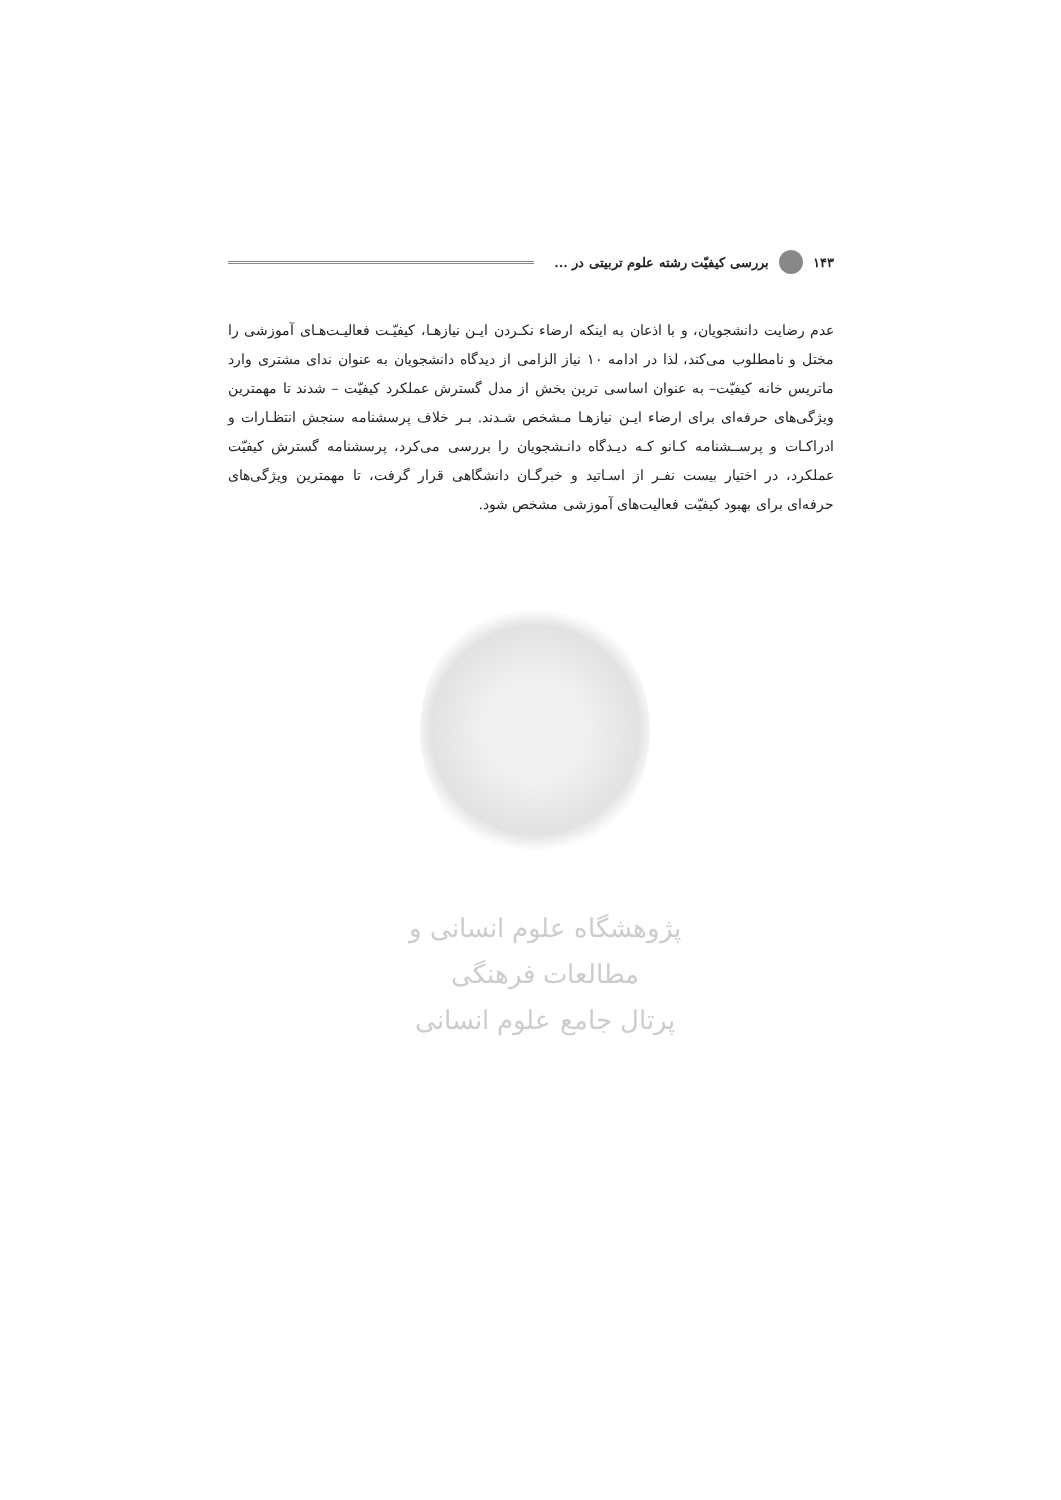۱۴۳ بررسی کیفیّت رشته علوم تربیتی در ...
عدم رضایت دانشجویان، و با اذعان به اینکه ارضاء نکـردن ایـن نیازهـا، کیفیّـت فعالیـت‌هـای آموزشی را مختل و نامطلوب می‌کند، لذا در ادامه ۱۰ نیاز الزامی از دیدگاه دانشجویان به عنوان ندای مشتری وارد ماتریس خانه کیفیّت– به عنوان اساسی ترین بخش از مدل گسترش عملکرد کیفیّت – شدند تا مهمترین ویژگی‌های حرفه‌ای برای ارضاء ایـن نیازهـا مـشخص شـدند. بـر خلاف پرسشنامه سنجش انتظـارات و ادراکـات و پرســشنامه کـانو کـه دیـدگاه دانـشجویان را بررسی می‌کرد، پرسشنامه گسترش کیفیّت عملکرد، در اختیار بیست نفـر از اسـاتید و خبرگـان دانشگاهی قرار گرفت، تا مهمترین ویژگی‌های حرفه‌ای برای بهبود کیفیّت فعالیت‌های آموزشی مشخص شود.
پژوهشگاه علوم انسانی و مطالعات فرهنگی
پرتال جامع علوم انسانی